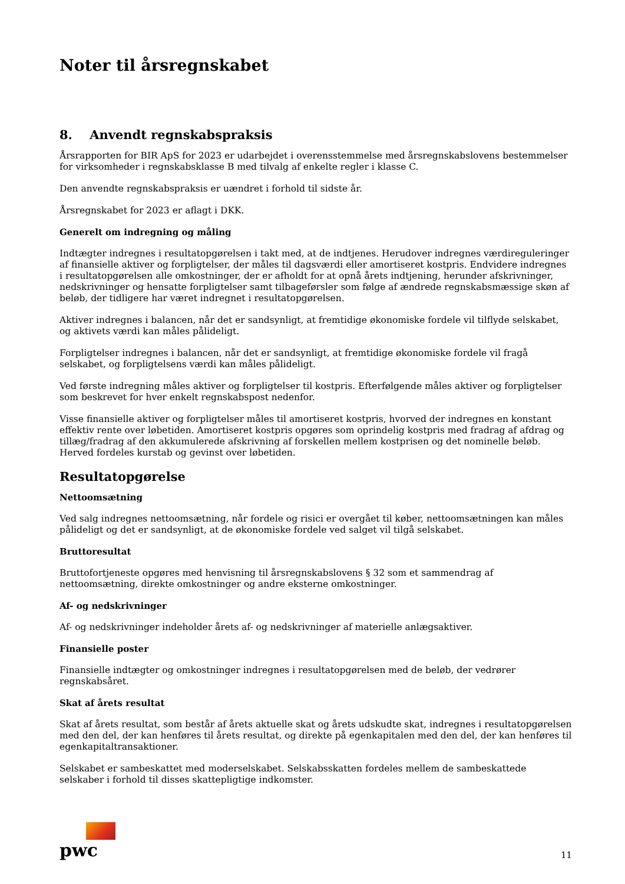Noter til årsregnskabet
8. Anvendt regnskabspraksis
Årsrapporten for BIR ApS for 2023 er udarbejdet i overensstemmelse med årsregnskabslovens bestemmelser for virksomheder i regnskabsklasse B med tilvalg af enkelte regler i klasse C.
Den anvendte regnskabspraksis er uændret i forhold til sidste år.
Årsregnskabet for 2023 er aflagt i DKK.
Generelt om indregning og måling
Indtægter indregnes i resultatopgørelsen i takt med, at de indtjenes. Herudover indregnes værdireguleringer af finansielle aktiver og forpligtelser, der måles til dagsværdi eller amortiseret kostpris. Endvidere indregnes i resultatopgørelsen alle omkostninger, der er afholdt for at opnå årets indtjening, herunder afskrivninger, nedskrivninger og hensatte forpligtelser samt tilbageførsler som følge af ændrede regnskabsmæssige skøn af beløb, der tidligere har været indregnet i resultatopgørelsen.
Aktiver indregnes i balancen, når det er sandsynligt, at fremtidige økonomiske fordele vil tilflyde selskabet, og aktivets værdi kan måles pålideligt.
Forpligtelser indregnes i balancen, når det er sandsynligt, at fremtidige økonomiske fordele vil fragå selskabet, og forpligtelsens værdi kan måles pålideligt.
Ved første indregning måles aktiver og forpligtelser til kostpris. Efterfølgende måles aktiver og forpligtelser som beskrevet for hver enkelt regnskabspost nedenfor.
Visse finansielle aktiver og forpligtelser måles til amortiseret kostpris, hvorved der indregnes en konstant effektiv rente over løbetiden. Amortiseret kostpris opgøres som oprindelig kostpris med fradrag af afdrag og tillæg/fradrag af den akkumulerede afskrivning af forskellen mellem kostprisen og det nominelle beløb. Herved fordeles kurstab og gevinst over løbetiden.
Resultatopgørelse
Nettoomsætning
Ved salg indregnes nettoomsætning, når fordele og risici er overgået til køber, nettoomsætningen kan måles pålideligt og det er sandsynligt, at de økonomiske fordele ved salget vil tilgå selskabet.
Bruttoresultat
Bruttofortjeneste opgøres med henvisning til årsregnskabslovens § 32 som et sammendrag af nettoomsætning, direkte omkostninger og andre eksterne omkostninger.
Af- og nedskrivninger
Af- og nedskrivninger indeholder årets af- og nedskrivninger af materielle anlægsaktiver.
Finansielle poster
Finansielle indtægter og omkostninger indregnes i resultatopgørelsen med de beløb, der vedrører regnskabsåret.
Skat af årets resultat
Skat af årets resultat, som består af årets aktuelle skat og årets udskudte skat, indregnes i resultatopgørelsen med den del, der kan henføres til årets resultat, og direkte på egenkapitalen med den del, der kan henføres til egenkapitaltransaktioner.
Selskabet er sambeskattet med moderselskabet. Selskabsskatten fordeles mellem de sambeskattede selskaber i forhold til disses skattepligtige indkomster.
pwc
11